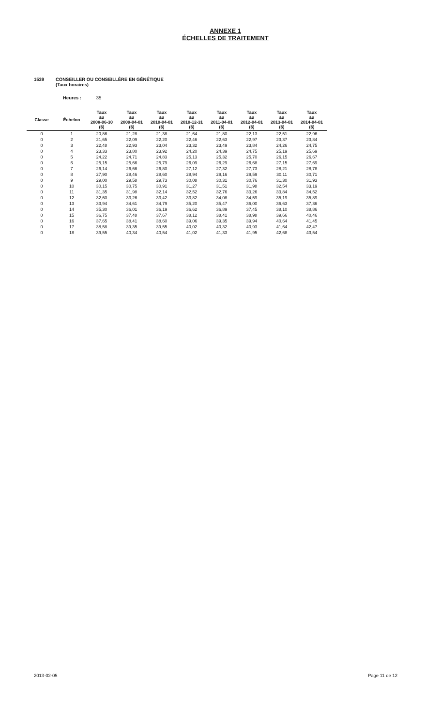ANNEXE 1
ÉCHELLES DE TRAITEMENT
1539 CONSEILLER OU CONSEILLÈRE EN GÉNÉTIQUE
(Taux horaires)
Heures : 35
| Classe | Échelon | Taux au 2008-06-30 ($) | Taux au 2009-04-01 ($) | Taux au 2010-04-01 ($) | Taux au 2010-12-31 ($) | Taux au 2011-04-01 ($) | Taux au 2012-04-01 ($) | Taux au 2013-04-01 ($) | Taux au 2014-04-01 ($) |
| --- | --- | --- | --- | --- | --- | --- | --- | --- | --- |
| 0 | 1 | 20,86 | 21,28 | 21,38 | 21,64 | 21,80 | 22,13 | 22,51 | 22,96 |
| 0 | 2 | 21,65 | 22,09 | 22,20 | 22,46 | 22,63 | 22,97 | 23,37 | 23,84 |
| 0 | 3 | 22,48 | 22,93 | 23,04 | 23,32 | 23,49 | 23,84 | 24,26 | 24,75 |
| 0 | 4 | 23,33 | 23,80 | 23,92 | 24,20 | 24,39 | 24,75 | 25,19 | 25,69 |
| 0 | 5 | 24,22 | 24,71 | 24,83 | 25,13 | 25,32 | 25,70 | 26,15 | 26,67 |
| 0 | 6 | 25,15 | 25,66 | 25,79 | 26,09 | 26,29 | 26,68 | 27,15 | 27,69 |
| 0 | 7 | 26,14 | 26,66 | 26,80 | 27,12 | 27,32 | 27,73 | 28,21 | 28,78 |
| 0 | 8 | 27,90 | 28,46 | 28,60 | 28,94 | 29,16 | 29,59 | 30,11 | 30,71 |
| 0 | 9 | 29,00 | 29,58 | 29,73 | 30,08 | 30,31 | 30,76 | 31,30 | 31,93 |
| 0 | 10 | 30,15 | 30,75 | 30,91 | 31,27 | 31,51 | 31,98 | 32,54 | 33,19 |
| 0 | 11 | 31,35 | 31,98 | 32,14 | 32,52 | 32,76 | 33,26 | 33,84 | 34,52 |
| 0 | 12 | 32,60 | 33,26 | 33,42 | 33,82 | 34,08 | 34,59 | 35,19 | 35,89 |
| 0 | 13 | 33,94 | 34,61 | 34,79 | 35,20 | 35,47 | 36,00 | 36,63 | 37,36 |
| 0 | 14 | 35,30 | 36,01 | 36,19 | 36,62 | 36,89 | 37,45 | 38,10 | 38,86 |
| 0 | 15 | 36,75 | 37,48 | 37,67 | 38,12 | 38,41 | 38,98 | 39,66 | 40,46 |
| 0 | 16 | 37,65 | 38,41 | 38,60 | 39,06 | 39,35 | 39,94 | 40,64 | 41,45 |
| 0 | 17 | 38,58 | 39,35 | 39,55 | 40,02 | 40,32 | 40,93 | 41,64 | 42,47 |
| 0 | 18 | 39,55 | 40,34 | 40,54 | 41,02 | 41,33 | 41,95 | 42,68 | 43,54 |
2013-02-05 Page 11 de 12